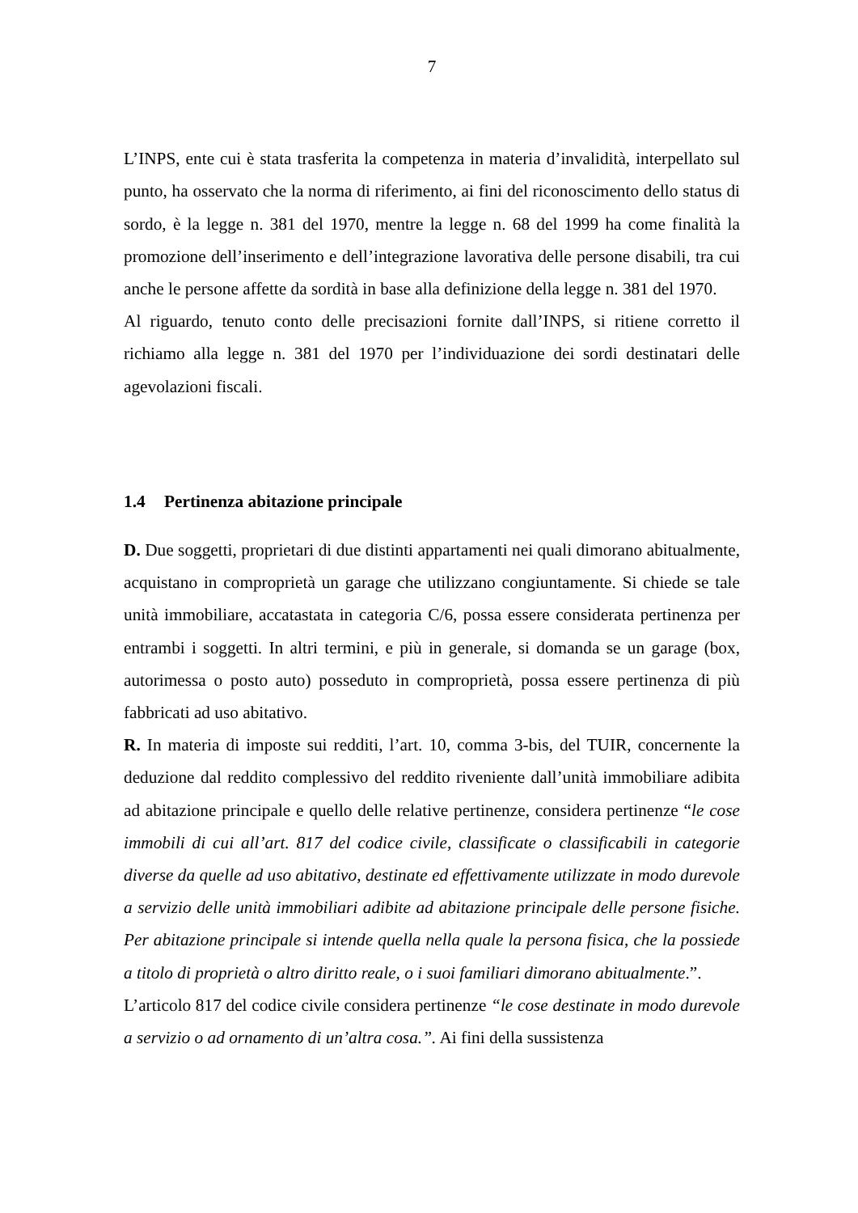7
L’INPS, ente cui è stata trasferita la competenza in materia d’invalidità, interpellato sul punto, ha osservato che la norma di riferimento, ai fini del riconoscimento dello status di sordo, è la legge n. 381 del 1970, mentre la legge n. 68 del 1999 ha come finalità la promozione dell’inserimento e dell’integrazione lavorativa delle persone disabili, tra cui anche le persone affette da sordità in base alla definizione della legge n. 381 del 1970.
Al riguardo, tenuto conto delle precisazioni fornite dall’INPS, si ritiene corretto il richiamo alla legge n. 381 del 1970 per l’individuazione dei sordi destinatari delle agevolazioni fiscali.
1.4 Pertinenza abitazione principale
D. Due soggetti, proprietari di due distinti appartamenti nei quali dimorano abitualmente, acquistano in comproprietà un garage che utilizzano congiuntamente. Si chiede se tale unità immobiliare, accatastata in categoria C/6, possa essere considerata pertinenza per entrambi i soggetti. In altri termini, e più in generale, si domanda se un garage (box, autorimessa o posto auto) posseduto in comproprietà, possa essere pertinenza di più fabbricati ad uso abitativo.
R. In materia di imposte sui redditi, l’art. 10, comma 3-bis, del TUIR, concernente la deduzione dal reddito complessivo del reddito riveniente dall’unità immobiliare adibita ad abitazione principale e quello delle relative pertinenze, considera pertinenze “le cose immobili di cui all’art. 817 del codice civile, classificate o classificabili in categorie diverse da quelle ad uso abitativo, destinate ed effettivamente utilizzate in modo durevole a servizio delle unità immobiliari adibite ad abitazione principale delle persone fisiche. Per abitazione principale si intende quella nella quale la persona fisica, che la possiede a titolo di proprietà o altro diritto reale, o i suoi familiari dimorano abitualmente.”.
L’articolo 817 del codice civile considera pertinenze “le cose destinate in modo durevole a servizio o ad ornamento di un’altra cosa.”. Ai fini della sussistenza